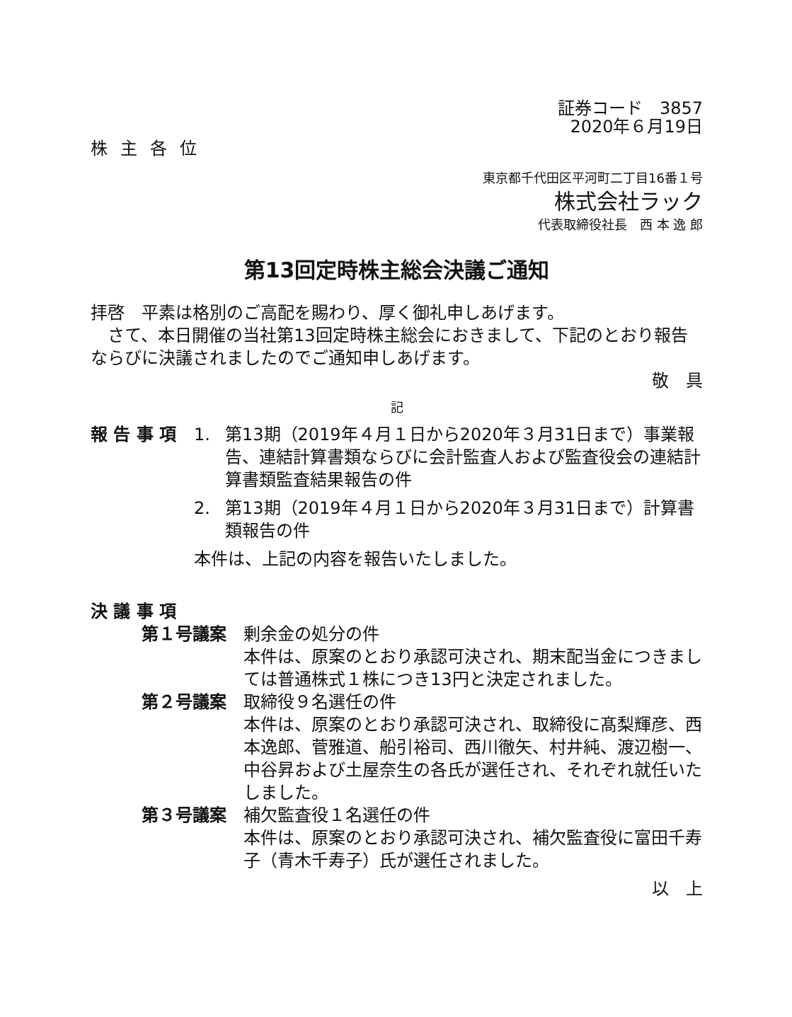証券コード　3857
2020年６月19日
株主各位
東京都千代田区平河町二丁目16番１号
株式会社ラック
代表取締役社長　西 本 逸 郎
第13回定時株主総会決議ご通知
拝啓　平素は格別のご高配を賜わり、厚く御礼申しあげます。
　さて、本日開催の当社第13回定時株主総会におきまして、下記のとおり報告ならびに決議されましたのでご通知申しあげます。
敬　具
記
報 告 事 項 1. 第13期（2019年４月１日から2020年３月31日まで）事業報告、連結計算書類ならびに会計監査人および監査役会の連結計算書類監査結果報告の件
2. 第13期（2019年４月１日から2020年３月31日まで）計算書類報告の件
本件は、上記の内容を報告いたしました。
決 議 事 項
第１号議案 剰余金の処分の件
本件は、原案のとおり承認可決され、期末配当金につきましては普通株式１株につき13円と決定されました。
第２号議案 取締役９名選任の件
本件は、原案のとおり承認可決され、取締役に髙梨輝彦、西本逸郎、菅雅道、船引裕司、西川徹矢、村井純、渡辺樹一、中谷昇および土屋奈生の各氏が選任され、それぞれ就任いたしました。
第３号議案 補欠監査役１名選任の件
本件は、原案のとおり承認可決され、補欠監査役に富田千寿子（青木千寿子）氏が選任されました。
以　上